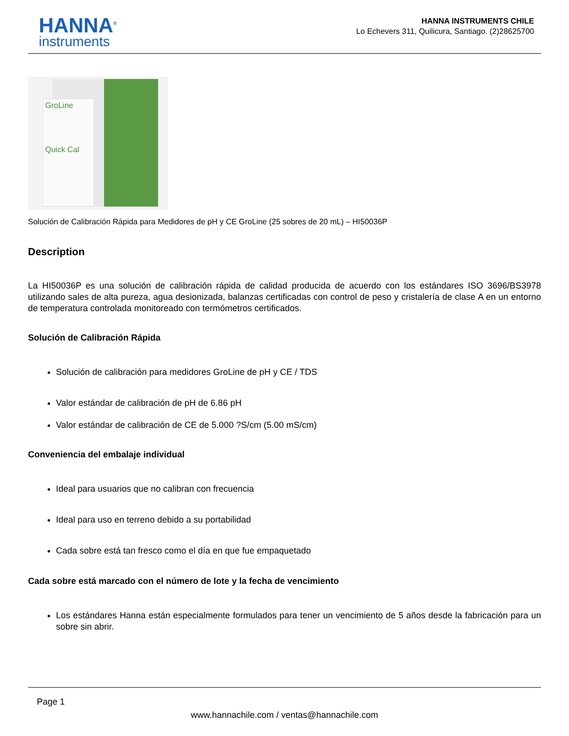HANNA<sup>®</sup>
instruments
HANNA INSTRUMENTS CHILE
Lo Echevers 311, Quilicura, Santiago. (2)28625700
GroLine
Quick Cal
Solución de Calibración Rápida para Medidores de pH y CE GroLine (25 sobres de 20 mL) – HI50036P
Description
La HI50036P es una solución de calibración rápida de calidad producida de acuerdo con los estándares ISO 3696/BS3978 utilizando sales de alta pureza, agua desionizada, balanzas certificadas con control de peso y cristalería de clase A en un entorno de temperatura controlada monitoreado con termómetros certificados.
Solución de Calibración Rápida
Solución de calibración para medidores GroLine de pH y CE / TDS
Valor estándar de calibración de pH de 6.86 pH
Valor estándar de calibración de CE de 5.000 ?S/cm (5.00 mS/cm)
Conveniencia del embalaje individual
Ideal para usuarios que no calibran con frecuencia
Ideal para uso en terreno debido a su portabilidad
Cada sobre está tan fresco como el día en que fue empaquetado
Cada sobre está marcado con el número de lote y la fecha de vencimiento
Los estándares Hanna están especialmente formulados para tener un vencimiento de 5 años desde la fabricación para un sobre sin abrir.
Page 1
www.hannachile.com / ventas@hannachile.com